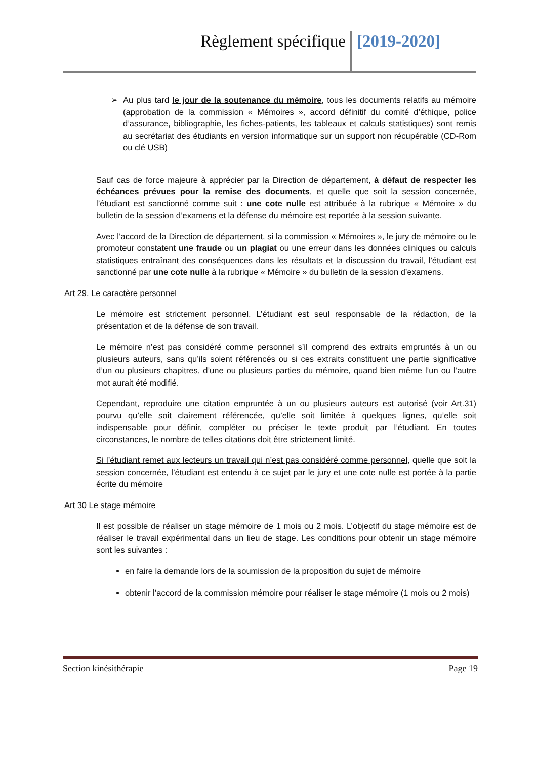Règlement spécifique [2019-2020]
➢ Au plus tard le jour de la soutenance du mémoire, tous les documents relatifs au mémoire (approbation de la commission « Mémoires », accord définitif du comité d’éthique, police d’assurance, bibliographie, les fiches-patients, les tableaux et calculs statistiques) sont remis au secrétariat des étudiants en version informatique sur un support non récupérable (CD-Rom ou clé USB)
Sauf cas de force majeure à apprécier par la Direction de département, à défaut de respecter les échéances prévues pour la remise des documents, et quelle que soit la session concernée, l’étudiant est sanctionné comme suit : une cote nulle est attribuée à la rubrique « Mémoire » du bulletin de la session d’examens et la défense du mémoire est reportée à la session suivante.
Avec l’accord de la Direction de département, si la commission « Mémoires », le jury de mémoire ou le promoteur constatent une fraude ou un plagiat ou une erreur dans les données cliniques ou calculs statistiques entraînant des conséquences dans les résultats et la discussion du travail, l’étudiant est sanctionné par une cote nulle à la rubrique « Mémoire » du bulletin de la session d’examens.
Art 29. Le caractère personnel
Le mémoire est strictement personnel. L’étudiant est seul responsable de la rédaction, de la présentation et de la défense de son travail.
Le mémoire n’est pas considéré comme personnel s’il comprend des extraits empruntés à un ou plusieurs auteurs, sans qu’ils soient référencés ou si ces extraits constituent une partie significative d’un ou plusieurs chapitres, d’une ou plusieurs parties du mémoire, quand bien même l’un ou l’autre mot aurait été modifié.
Cependant, reproduire une citation empruntée à un ou plusieurs auteurs est autorisé (voir Art.31) pourvu qu’elle soit clairement référencée, qu’elle soit limitée à quelques lignes, qu’elle soit indispensable pour définir, compléter ou préciser le texte produit par l’étudiant. En toutes circonstances, le nombre de telles citations doit être strictement limité.
Si l’étudiant remet aux lecteurs un travail qui n’est pas considéré comme personnel, quelle que soit la session concernée, l’étudiant est entendu à ce sujet par le jury et une cote nulle est portée à la partie écrite du mémoire
Art 30 Le stage mémoire
Il est possible de réaliser un stage mémoire de 1 mois ou 2 mois. L’objectif du stage mémoire est de réaliser le travail expérimental dans un lieu de stage. Les conditions pour obtenir un stage mémoire sont les suivantes :
en faire la demande lors de la soumission de la proposition du sujet de mémoire
obtenir l’accord de la commission mémoire pour réaliser le stage mémoire (1 mois ou 2 mois)
Section kinésithérapie Page 19